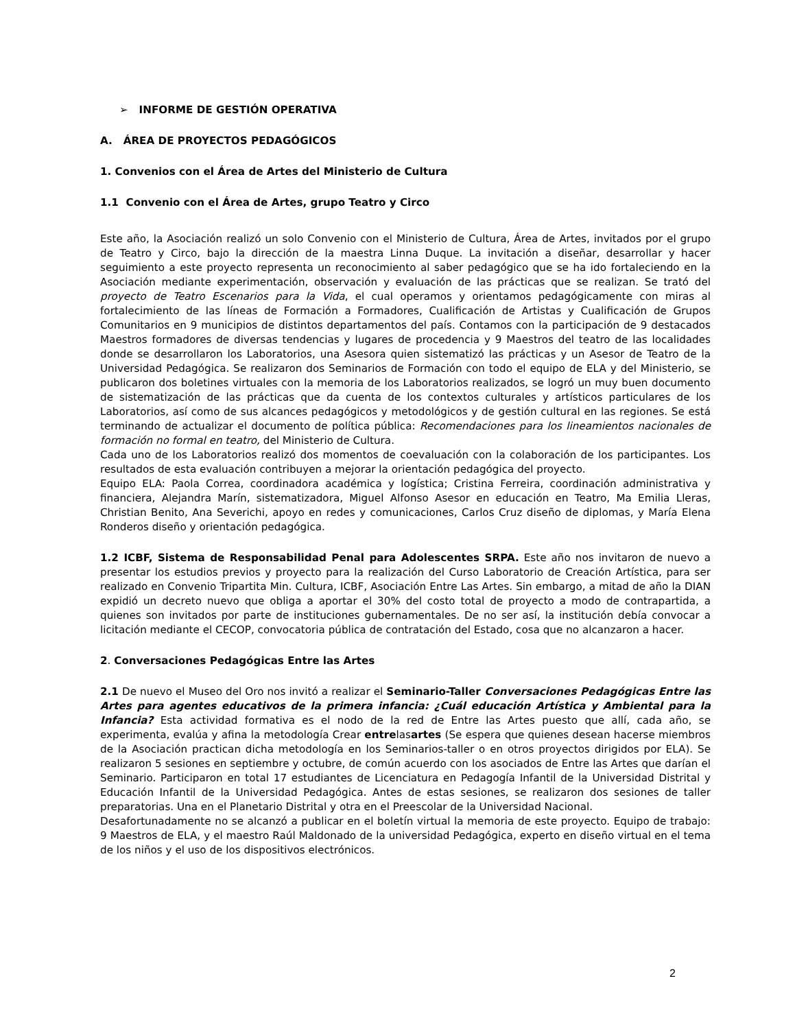➢ INFORME DE GESTIÓN OPERATIVA
A. ÁREA DE PROYECTOS PEDAGÓGICOS
1. Convenios con el Área de Artes del Ministerio de Cultura
1.1 Convenio con el Área de Artes, grupo Teatro y Circo
Este año, la Asociación realizó un solo Convenio con el Ministerio de Cultura, Área de Artes, invitados por el grupo de Teatro y Circo, bajo la dirección de la maestra Linna Duque. La invitación a diseñar, desarrollar y hacer seguimiento a este proyecto representa un reconocimiento al saber pedagógico que se ha ido fortaleciendo en la Asociación mediante experimentación, observación y evaluación de las prácticas que se realizan. Se trató del proyecto de Teatro Escenarios para la Vida, el cual operamos y orientamos pedagógicamente con miras al fortalecimiento de las líneas de Formación a Formadores, Cualificación de Artistas y Cualificación de Grupos Comunitarios en 9 municipios de distintos departamentos del país. Contamos con la participación de 9 destacados Maestros formadores de diversas tendencias y lugares de procedencia y 9 Maestros del teatro de las localidades donde se desarrollaron los Laboratorios, una Asesora quien sistematizó las prácticas y un Asesor de Teatro de la Universidad Pedagógica. Se realizaron dos Seminarios de Formación con todo el equipo de ELA y del Ministerio, se publicaron dos boletines virtuales con la memoria de los Laboratorios realizados, se logró un muy buen documento de sistematización de las prácticas que da cuenta de los contextos culturales y artísticos particulares de los Laboratorios, así como de sus alcances pedagógicos y metodológicos y de gestión cultural en las regiones. Se está terminando de actualizar el documento de política pública: Recomendaciones para los lineamientos nacionales de formación no formal en teatro, del Ministerio de Cultura.
Cada uno de los Laboratorios realizó dos momentos de coevaluación con la colaboración de los participantes. Los resultados de esta evaluación contribuyen a mejorar la orientación pedagógica del proyecto.
Equipo ELA: Paola Correa, coordinadora académica y logística; Cristina Ferreira, coordinación administrativa y financiera, Alejandra Marín, sistematizadora, Miguel Alfonso Asesor en educación en Teatro, Ma Emilia Lleras, Christian Benito, Ana Severichi, apoyo en redes y comunicaciones, Carlos Cruz diseño de diplomas, y María Elena Ronderos diseño y orientación pedagógica.
1.2 ICBF, Sistema de Responsabilidad Penal para Adolescentes SRPA. Este año nos invitaron de nuevo a presentar los estudios previos y proyecto para la realización del Curso Laboratorio de Creación Artística, para ser realizado en Convenio Tripartita Min. Cultura, ICBF, Asociación Entre Las Artes. Sin embargo, a mitad de año la DIAN expidió un decreto nuevo que obliga a aportar el 30% del costo total de proyecto a modo de contrapartida, a quienes son invitados por parte de instituciones gubernamentales. De no ser así, la institución debía convocar a licitación mediante el CECOP, convocatoria pública de contratación del Estado, cosa que no alcanzaron a hacer.
2. Conversaciones Pedagógicas Entre las Artes
2.1 De nuevo el Museo del Oro nos invitó a realizar el Seminario-Taller Conversaciones Pedagógicas Entre las Artes para agentes educativos de la primera infancia: ¿Cuál educación Artística y Ambiental para la Infancia? Esta actividad formativa es el nodo de la red de Entre las Artes puesto que allí, cada año, se experimenta, evalúa y afina la metodología Crear entrelasartes (Se espera que quienes desean hacerse miembros de la Asociación practican dicha metodología en los Seminarios-taller o en otros proyectos dirigidos por ELA). Se realizaron 5 sesiones en septiembre y octubre, de común acuerdo con los asociados de Entre las Artes que darían el Seminario. Participaron en total 17 estudiantes de Licenciatura en Pedagogía Infantil de la Universidad Distrital y Educación Infantil de la Universidad Pedagógica. Antes de estas sesiones, se realizaron dos sesiones de taller preparatorias. Una en el Planetario Distrital y otra en el Preescolar de la Universidad Nacional.
Desafortunadamente no se alcanzó a publicar en el boletín virtual la memoria de este proyecto. Equipo de trabajo: 9 Maestros de ELA, y el maestro Raúl Maldonado de la universidad Pedagógica, experto en diseño virtual en el tema de los niños y el uso de los dispositivos electrónicos.
2